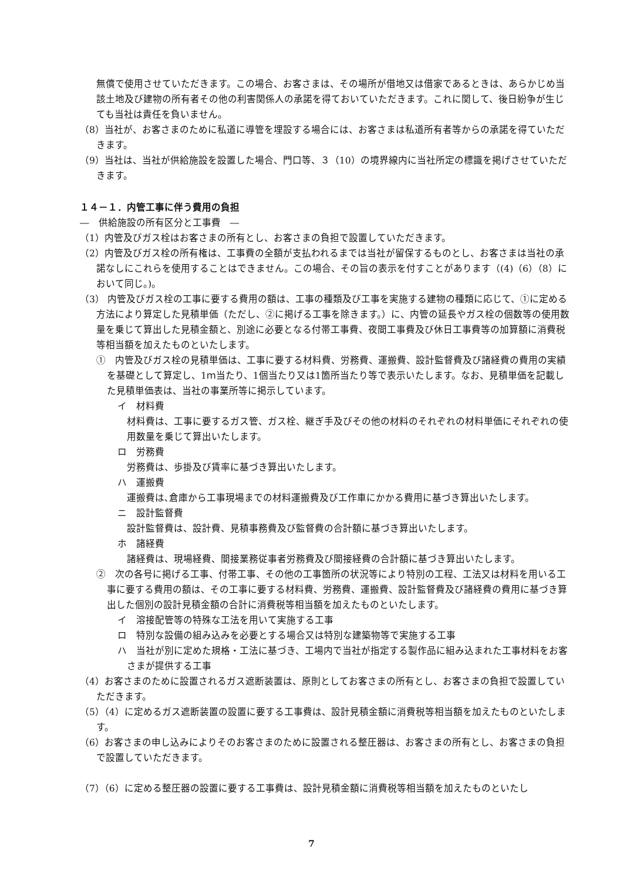無償で使用させていただきます。この場合、お客さまは、その場所が借地又は借家であるときは、あらかじめ当該土地及び建物の所有者その他の利害関係人の承諾を得ておいていただきます。これに関して、後日紛争が生じても当社は責任を負いません。
（8）当社が、お客さまのために私道に導管を埋設する場合には、お客さまは私道所有者等からの承諾を得ていただきます。
（9）当社は、当社が供給施設を設置した場合、門口等、３（10）の境界線内に当社所定の標識を掲げさせていただきます。
１４－１．内管工事に伴う費用の負担
―　供給施設の所有区分と工事費　―
（1）内管及びガス栓はお客さまの所有とし、お客さまの負担で設置していただきます。
（2）内管及びガス栓の所有権は、工事費の全額が支払われるまでは当社が留保するものとし、お客さまは当社の承諾なしにこれらを使用することはできません。この場合、その旨の表示を付すことがあります（(4)（6）（8）において同じ。)。
（3） 内管及びガス栓の工事に要する費用の額は、工事の種類及び工事を実施する建物の種類に応じて、①に定める方法により算定した見積単価（ただし、②に掲げる工事を除きます。）に、内管の延長やガス栓の個数等の使用数量を乗じて算出した見積金額と、別途に必要となる付帯工事費、夜間工事費及び休日工事費等の加算額に消費税等相当額を加えたものといたします。
①　内管及びガス栓の見積単価は、工事に要する材料費、労務費、運搬費、設計監督費及び諸経費の費用の実績を基礎として算定し、1ｍ当たり、1個当たり又は1箇所当たり等で表示いたします。なお、見積単価を記載した見積単価表は、当社の事業所等に掲示しています。
イ　材料費
　材料費は、工事に要するガス管、ガス栓、継ぎ手及びその他の材料のそれぞれの材料単価にそれぞれの使用数量を乗じて算出いたします。
ロ　労務費
労務費は、歩掛及び賃率に基づき算出いたします。
ハ　運搬費
運搬費は､倉庫から工事現場までの材料運搬費及び工作車にかかる費用に基づき算出いたします。
ニ　設計監督費
設計監督費は、設計費、見積事務費及び監督費の合計額に基づき算出いたします。
ホ　諸経費
諸経費は、現場経費、間接業務従事者労務費及び間接経費の合計額に基づき算出いたします。
②　次の各号に掲げる工事、付帯工事、その他の工事箇所の状況等により特別の工程、工法又は材料を用いる工事に要する費用の額は、その工事に要する材料費、労務費、運搬費、設計監督費及び諸経費の費用に基づき算出した個別の設計見積金額の合計に消費税等相当額を加えたものといたします。
イ　溶接配管等の特殊な工法を用いて実施する工事
ロ　特別な設備の組み込みを必要とする場合又は特別な建築物等で実施する工事
ハ　当社が別に定めた規格・工法に基づき、工場内で当社が指定する製作品に組み込まれた工事材料をお客さまが提供する工事
（4）お客さまのために設置されるガス遮断装置は、原則としてお客さまの所有とし、お客さまの負担で設置していただきます。
（5）（4）に定めるガス遮断装置の設置に要する工事費は、設計見積金額に消費税等相当額を加えたものといたします。
（6）お客さまの申し込みによりそのお客さまのために設置される整圧器は、お客さまの所有とし、お客さまの負担で設置していただきます。
（7）（6）に定める整圧器の設置に要する工事費は、設計見積金額に消費税等相当額を加えたものといたし
7